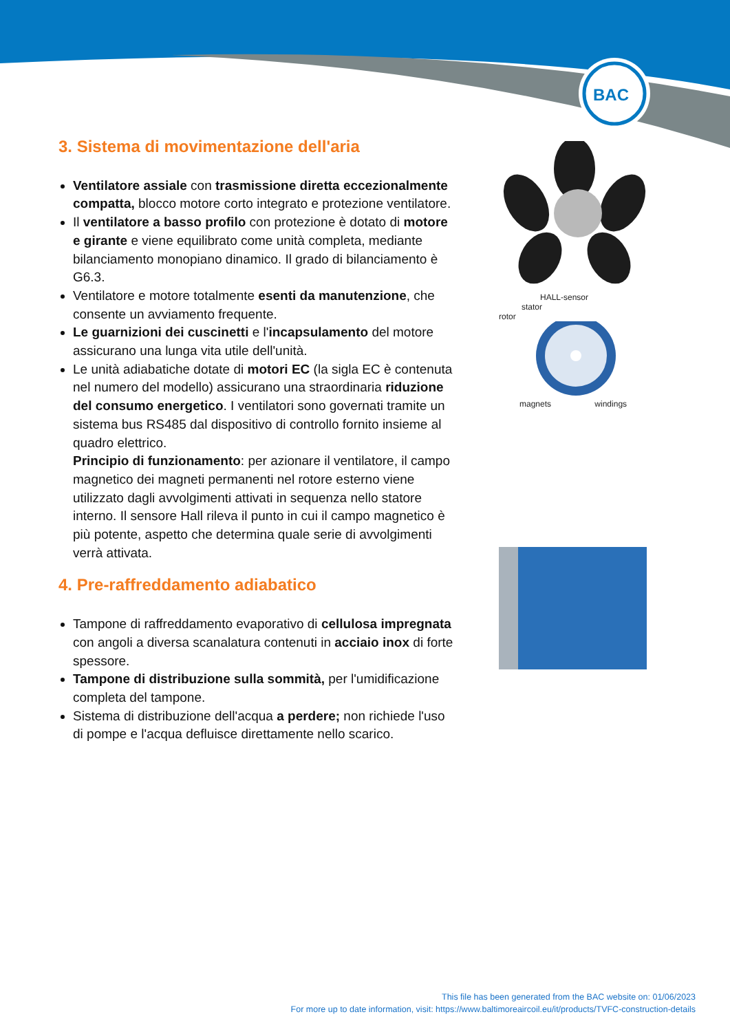BAC
3. Sistema di movimentazione dell'aria
Ventilatore assiale con trasmissione diretta eccezionalmente compatta, blocco motore corto integrato e protezione ventilatore.
Il ventilatore a basso profilo con protezione è dotato di motore e girante e viene equilibrato come unità completa, mediante bilanciamento monopiano dinamico. Il grado di bilanciamento è G6.3.
Ventilatore e motore totalmente esenti da manutenzione, che consente un avviamento frequente.
Le guarnizioni dei cuscinetti e l'incapsulamento del motore assicurano una lunga vita utile dell'unità.
Le unità adiabatiche dotate di motori EC (la sigla EC è contenuta nel numero del modello) assicurano una straordinaria riduzione del consumo energetico. I ventilatori sono governati tramite un sistema bus RS485 dal dispositivo di controllo fornito insieme al quadro elettrico.
Principio di funzionamento: per azionare il ventilatore, il campo magnetico dei magneti permanenti nel rotore esterno viene utilizzato dagli avvolgimenti attivati in sequenza nello statore interno. Il sensore Hall rileva il punto in cui il campo magnetico è più potente, aspetto che determina quale serie di avvolgimenti verrà attivata.
4. Pre-raffreddamento adiabatico
Tampone di raffreddamento evaporativo di cellulosa impregnata con angoli a diversa scanalatura contenuti in acciaio inox di forte spessore.
Tampone di distribuzione sulla sommità, per l'umidificazione completa del tampone.
Sistema di distribuzione dell'acqua a perdere; non richiede l'uso di pompe e l'acqua defluisce direttamente nello scarico.
HALL-sensor
stator
rotor
magnets windings
This file has been generated from the BAC website on: 01/06/2023
For more up to date information, visit: https://www.baltimoreaircoil.eu/it/products/TVFC-construction-details